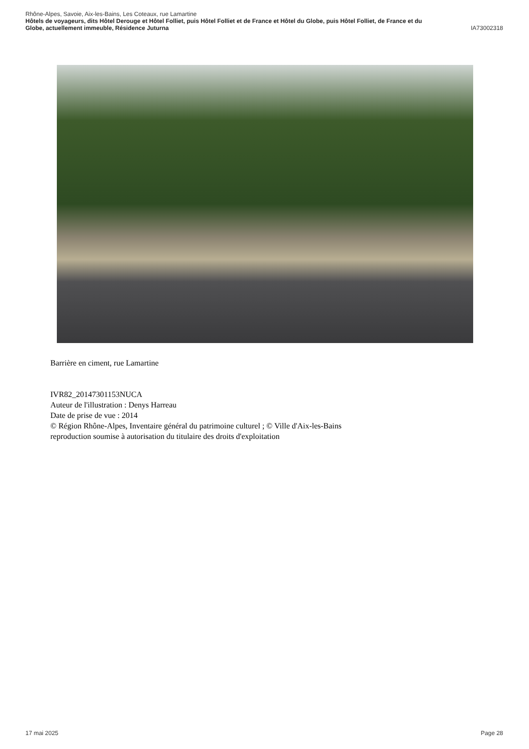Rhône-Alpes, Savoie, Aix-les-Bains, Les Coteaux, rue Lamartine
Hôtels de voyageurs, dits Hôtel Derouge et Hôtel Folliet, puis Hôtel Folliet et de France et Hôtel du Globe, puis Hôtel Folliet, de France et du
Globe, actuellement immeuble, Résidence Juturna IA73002318
Barrière en ciment, rue Lamartine
IVR82_20147301153NUCA
Auteur de l'illustration : Denys Harreau
Date de prise de vue : 2014
© Région Rhône-Alpes, Inventaire général du patrimoine culturel ; © Ville d'Aix-les-Bains
reproduction soumise à autorisation du titulaire des droits d'exploitation
17 mai 2025 Page 28